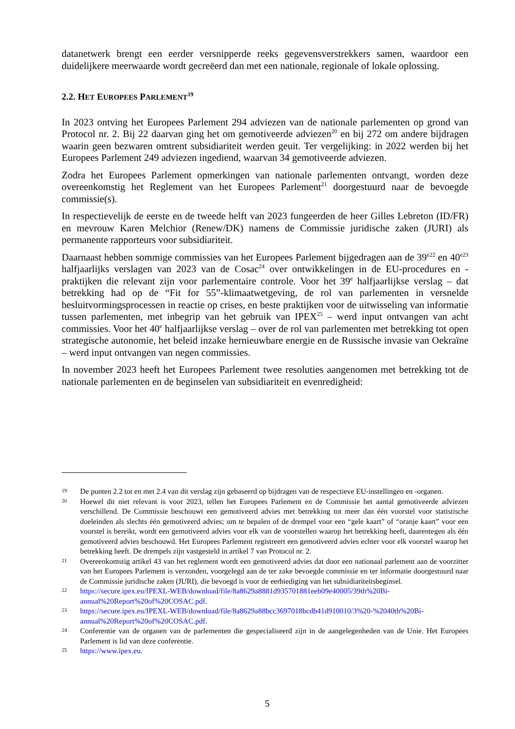datanetwerk brengt een eerder versnipperde reeks gegevensverstrekkers samen, waardoor een duidelijkere meerwaarde wordt gecreëerd dan met een nationale, regionale of lokale oplossing.
2.2. HET EUROPEES PARLEMENT<sup>19</sup>
In 2023 ontving het Europees Parlement 294 adviezen van de nationale parlementen op grond van Protocol nr. 2. Bij 22 daarvan ging het om gemotiveerde adviezen<sup>20</sup> en bij 272 om andere bijdragen waarin geen bezwaren omtrent subsidiariteit werden geuit. Ter vergelijking: in 2022 werden bij het Europees Parlement 249 adviezen ingediend, waarvan 34 gemotiveerde adviezen.
Zodra het Europees Parlement opmerkingen van nationale parlementen ontvangt, worden deze overeenkomstig het Reglement van het Europees Parlement<sup>21</sup> doorgestuurd naar de bevoegde commissie(s).
In respectievelijk de eerste en de tweede helft van 2023 fungeerden de heer Gilles Lebreton (ID/FR) en mevrouw Karen Melchior (Renew/DK) namens de Commissie juridische zaken (JURI) als permanente rapporteurs voor subsidiariteit.
Daarnaast hebben sommige commissies van het Europees Parlement bijgedragen aan de 39<sup>e22</sup> en 40<sup>e23</sup> halfjaarlijks verslagen van 2023 van de Cosac<sup>24</sup> over ontwikkelingen in de EU-procedures en -praktijken die relevant zijn voor parlementaire controle. Voor het 39<sup>e</sup> halfjaarlijkse verslag – dat betrekking had op de “Fit for 55”-klimaatwetgeving, de rol van parlementen in versnelde besluitvormingsprocessen in reactie op crises, en beste praktijken voor de uitwisseling van informatie tussen parlementen, met inbegrip van het gebruik van IPEX<sup>25</sup> – werd input ontvangen van acht commissies. Voor het 40<sup>e</sup> halfjaarlijkse verslag – over de rol van parlementen met betrekking tot open strategische autonomie, het beleid inzake hernieuwbare energie en de Russische invasie van Oekraïne – werd input ontvangen van negen commissies.
In november 2023 heeft het Europees Parlement twee resoluties aangenomen met betrekking tot de nationale parlementen en de beginselen van subsidiariteit en evenredigheid:
19 De punten 2.2 tot en met 2.4 van dit verslag zijn gebaseerd op bijdragen van de respectieve EU-instellingen en -organen.
20 Hoewel dit niet relevant is voor 2023, tellen het Europees Parlement en de Commissie het aantal gemotiveerde adviezen verschillend. De Commissie beschouwt een gemotiveerd advies met betrekking tot meer dan één voorstel voor statistische doeleinden als slechts één gemotiveerd advies; om te bepalen of de drempel voor een “gele kaart” of “oranje kaart” voor een voorstel is bereikt, wordt een gemotiveerd advies voor elk van de voorstellen waarop het betrekking heeft, daarentegen als één gemotiveerd advies beschouwd. Het Europees Parlement registreert een gemotiveerd advies echter voor elk voorstel waarop het betrekking heeft. De drempels zijn vastgesteld in artikel 7 van Protocol nr. 2.
21 Overeenkomstig artikel 43 van het reglement wordt een gemotiveerd advies dat door een nationaal parlement aan de voorzitter van het Europees Parlement is verzonden, voorgelegd aan de ter zake bevoegde commissie en ter informatie doorgestuurd naar de Commissie juridische zaken (JURI), die bevoegd is voor de eerbiediging van het subsidiariteitsbeginsel.
22 https://secure.ipex.eu/IPEXL-WEB/download/file/8a8629a8881d935701881eeb09e40005/39th%20Bi-annual%20Report%20of%20COSAC.pdf.
23 https://secure.ipex.eu/IPEXL-WEB/download/file/8a8629a88bcc3697018bcdb41d910010/3%20-%2040th%20Bi-annual%20Report%20of%20COSAC.pdf.
24 Conferentie van de organen van de parlementen die gespecialiseerd zijn in de aangelegenheden van de Unie. Het Europees Parlement is lid van deze conferentie.
25 https://www.ipex.eu.
5